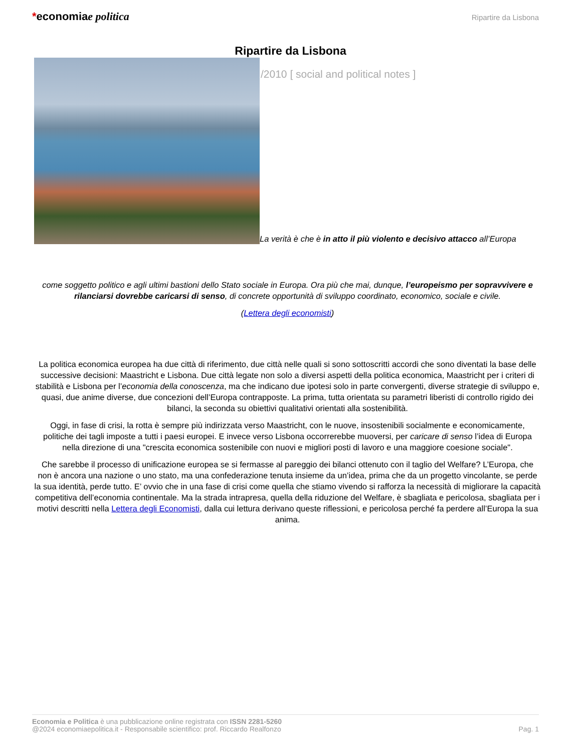*economiae politica
Ripartire da Lisbona
Ripartire da Lisbona
/2010 [ social and political notes ]
La verità è che è in atto il più violento e decisivo attacco all’Europa
come soggetto politico e agli ultimi bastioni dello Stato sociale in Europa. Ora più che mai, dunque, l’europeismo per sopravvivere e rilanciarsi dovrebbe caricarsi di senso, di concrete opportunità di sviluppo coordinato, economico, sociale e civile.
(Lettera degli economisti)
La politica economica europea ha due città di riferimento, due città nelle quali si sono sottoscritti accordi che sono diventati la base delle successive decisioni: Maastricht e Lisbona. Due città legate non solo a diversi aspetti della politica economica, Maastricht per i criteri di stabilità e Lisbona per l’economia della conoscenza, ma che indicano due ipotesi solo in parte convergenti, diverse strategie di sviluppo e, quasi, due anime diverse, due concezioni dell’Europa contrapposte. La prima, tutta orientata su parametri liberisti di controllo rigido dei bilanci, la seconda su obiettivi qualitativi orientati alla sostenibilità.
Oggi, in fase di crisi, la rotta è sempre più indirizzata verso Maastricht, con le nuove, insostenibili socialmente e economicamente, politiche dei tagli imposte a tutti i paesi europei. E invece verso Lisbona occorrerebbe muoversi, per caricare di senso l’idea di Europa nella direzione di una "crescita economica sostenibile con nuovi e migliori posti di lavoro e una maggiore coesione sociale".
Che sarebbe il processo di unificazione europea se si fermasse al pareggio dei bilanci ottenuto con il taglio del Welfare? L’Europa, che non è ancora una nazione o uno stato, ma una confederazione tenuta insieme da un’idea, prima che da un progetto vincolante, se perde la sua identità, perde tutto. E’ ovvio che in una fase di crisi come quella che stiamo vivendo si rafforza la necessità di migliorare la capacità competitiva dell’economia continentale. Ma la strada intrapresa, quella della riduzione del Welfare, è sbagliata e pericolosa, sbagliata per i motivi descritti nella Lettera degli Economisti, dalla cui lettura derivano queste riflessioni, e pericolosa perché fa perdere all’Europa la sua anima.
Economia e Politica è una pubblicazione online registrata con ISSN 2281-5260
@2024 economiaepolitica.it - Responsabile scientifico: prof. Riccardo Realfonzo
Pag. 1